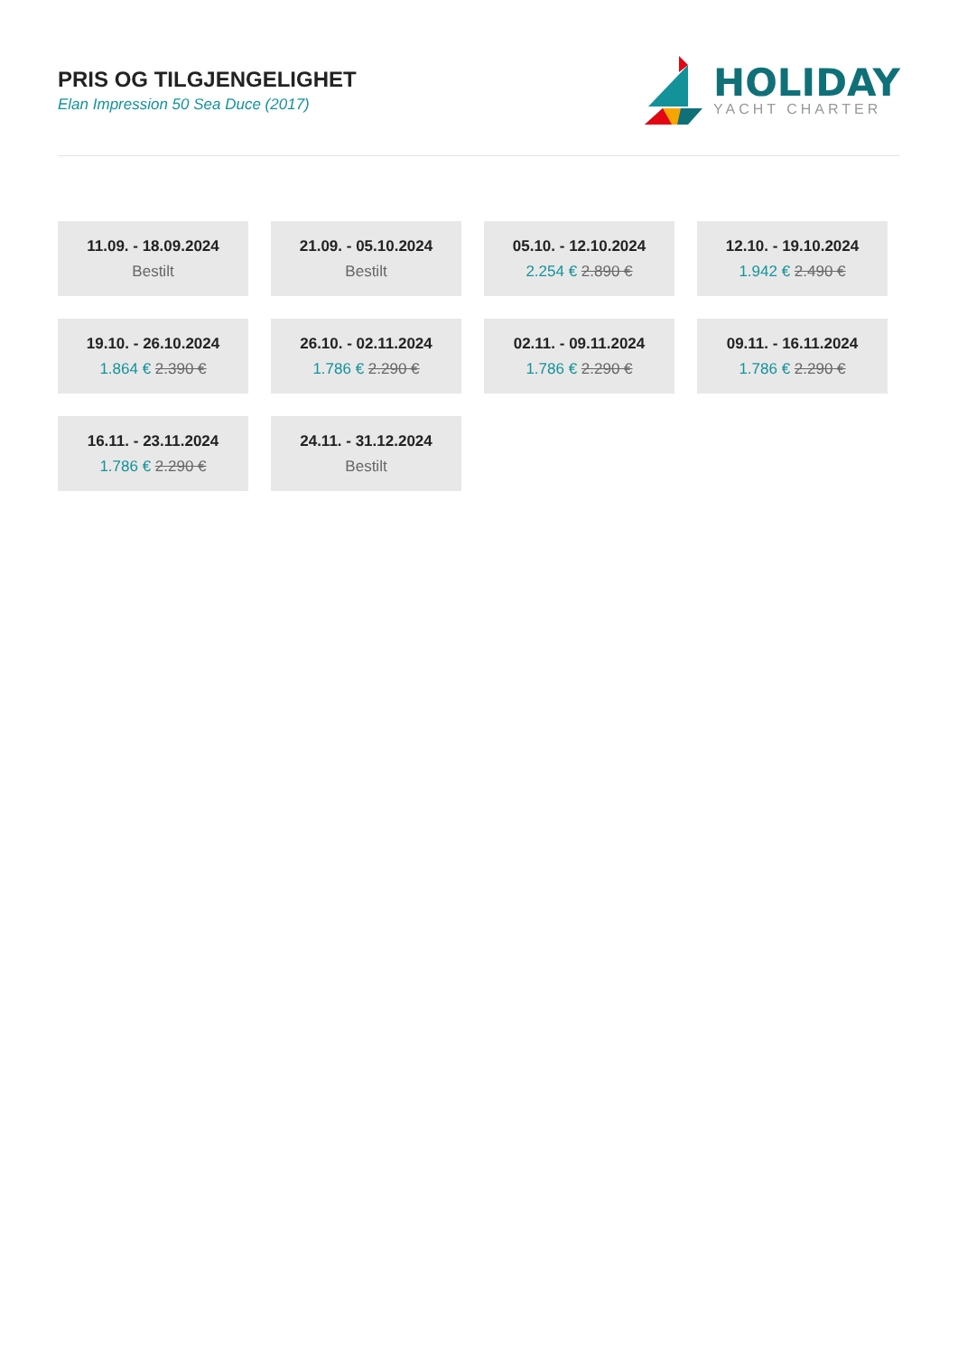PRIS OG TILGJENGELIGHET
Elan Impression 50 Sea Duce (2017)
HOLIDAY
YACHT CHARTER
11.09. - 18.09.2024
Bestilt
21.09. - 05.10.2024
Bestilt
05.10. - 12.10.2024
2.254 € 2.890 €
12.10. - 19.10.2024
1.942 € 2.490 €
19.10. - 26.10.2024
1.864 € 2.390 €
26.10. - 02.11.2024
1.786 € 2.290 €
02.11. - 09.11.2024
1.786 € 2.290 €
09.11. - 16.11.2024
1.786 € 2.290 €
16.11. - 23.11.2024
1.786 € 2.290 €
24.11. - 31.12.2024
Bestilt